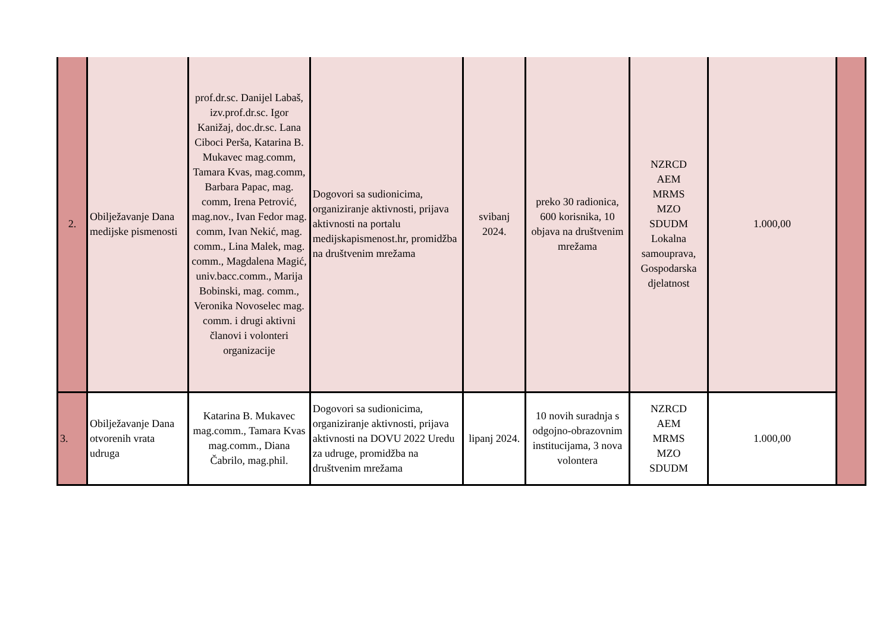| 2. | Obilježavanje Dana medijske pismenosti | prof.dr.sc. Danijel Labaš, izv.prof.dr.sc. Igor Kanižaj, doc.dr.sc. Lana Ciboci Perša, Katarina B. Mukavec mag.comm, Tamara Kvas, mag.comm, Barbara Papac, mag. comm, Irena Petrović, mag.nov., Ivan Fedor mag. comm, Ivan Nekić, mag. comm., Lina Malek, mag. comm., Magdalena Magić, univ.bacc.comm., Marija Bobinski, mag. comm., Veronika Novoselec mag. comm. i drugi aktivni članovi i volonteri organizacije | Dogovori sa sudionicima, organiziranje aktivnosti, prijava aktivnosti na portalu medijskapismenost.hr, promidžba na društvenim mrežama | svibanj 2024. | preko 30 radionica, 600 korisnika, 10 objava na društvenim mrežama | NZRCD AEM MRMS MZO SDUDM Lokalna samouprava, Gospodarska djelatnost | 1.000,00 | |
| 3. | Obilježavanje Dana otvorenih vrata udruga | Katarina B. Mukavec mag.comm., Tamara Kvas mag.comm., Diana Čabrilo, mag.phil. | Dogovori sa sudionicima, organiziranje aktivnosti, prijava aktivnosti na DOVU 2022 Uredu za udruge, promidžba na društvenim mrežama | lipanj 2024. | 10 novih suradnja s odgojno-obrazovnim institucijama, 3 nova volontera | NZRCD AEM MRMS MZO SDUDM | 1.000,00 | |